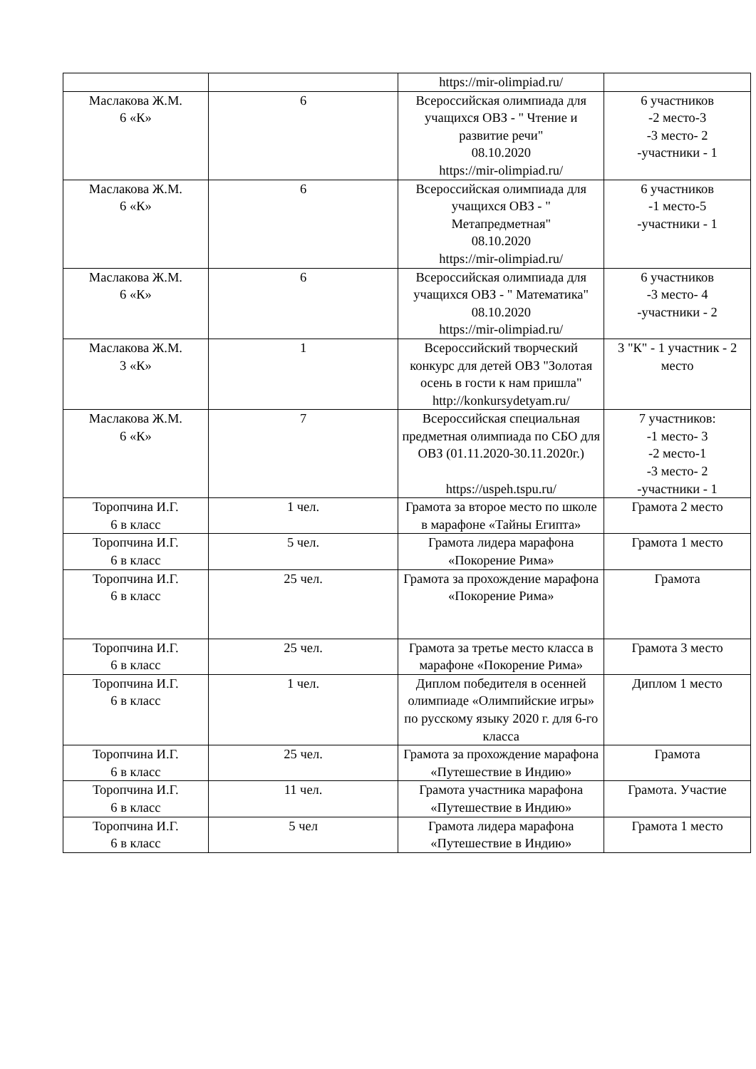| | | https://mir-olimpiad.ru/ | |
| Маслакова Ж.М. 6 «К» | 6 | Всероссийская олимпиада для учащихся ОВЗ - " Чтение и развитие речи" 08.10.2020 https://mir-olimpiad.ru/ | 6 участников -2 место-3 -3 место- 2 -участники - 1 |
| Маслакова Ж.М. 6 «К» | 6 | Всероссийская олимпиада для учащихся ОВЗ - " Метапредметная" 08.10.2020 https://mir-olimpiad.ru/ | 6 участников -1 место-5 -участники - 1 |
| Маслакова Ж.М. 6 «К» | 6 | Всероссийская олимпиада для учащихся ОВЗ - " Математика" 08.10.2020 https://mir-olimpiad.ru/ | 6 участников -3 место- 4 -участники - 2 |
| Маслакова Ж.М. 3 «К» | 1 | Всероссийский творческий конкурс для детей ОВЗ "Золотая осень в гости к нам пришла" http://konkursydetyam.ru/ | 3 "К" - 1 участник - 2 место |
| Маслакова Ж.М. 6 «К» | 7 | Всероссийская специальная предметная олимпиада по СБО для ОВЗ (01.11.2020-30.11.2020г.) https://uspeh.tspu.ru/ | 7 участников: -1 место- 3 -2 место-1 -3 место- 2 -участники - 1 |
| Торопчина И.Г. 6 в класс | 1 чел. | Грамота за второе место по школе в марафоне «Тайны Египта» | Грамота 2 место |
| Торопчина И.Г. 6 в класс | 5 чел. | Грамота лидера марафона «Покорение Рима» | Грамота 1 место |
| Торопчина И.Г. 6 в класс | 25 чел. | Грамота за прохождение марафона «Покорение Рима» | Грамота |
| Торопчина И.Г. 6 в класс | 25 чел. | Грамота за третье место класса в марафоне «Покорение Рима» | Грамота 3 место |
| Торопчина И.Г. 6 в класс | 1 чел. | Диплом победителя в осенней олимпиаде «Олимпийские игры» по русскому языку 2020 г. для 6-го класса | Диплом 1 место |
| Торопчина И.Г. 6 в класс | 25 чел. | Грамота за прохождение марафона «Путешествие в Индию» | Грамота |
| Торопчина И.Г. 6 в класс | 11 чел. | Грамота участника марафона «Путешествие в Индию» | Грамота. Участие |
| Торопчина И.Г. 6 в класс | 5 чел | Грамота лидера марафона «Путешествие в Индию» | Грамота 1 место |